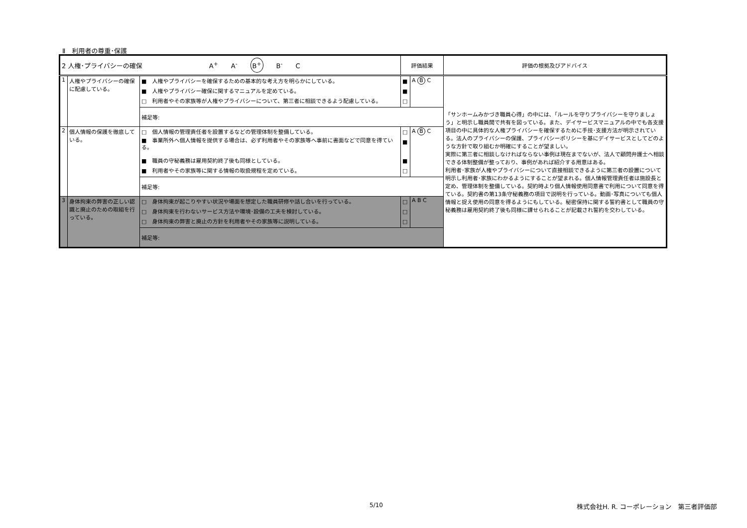Ⅱ　利用者の尊重･保護
| 2 人権･プライバシーの確保 A<sup>+</sup> A<sup>-</sup> B<sup>+</sup> B<sup>-</sup> C | | | 評価結果 | | 評価の根拠及びアドバイス |
| 1 | 人権やプライバシーの確保に配慮している。 | ■ 人権やプライバシーを確保するための基本的な考え方を明らかにしている。 ■ 人権やプライバシー確保に関するマニュアルを定めている。 □ 利用者やその家族等が人権やプライバシーについて、第三者に相談できるよう配慮している。 | ■ ■ □ | A B C | 「サンホームみかづき職員心得」の中には､「ルールを守りプライバシーを守りましょう」と明示し職員間で共有を図っている。また、デイサービスマニュアルの中でも各支援項目の中に具体的な人権プライバシーを確保するために手技･支援方法が明示されている。法人のプライバシーの保護、プライバシーポリシーを基にデイサービスとしてどのような方針で取り組むか明確にすることが望ましい。 実際に第三者に相談しなければならない事例は現在までないが、法人で顧問弁護士へ相談できる体制整備が整っており、事例があれば紹介する用意はある。 利用者･家族が人権やプライバシーについて直接相談できるように第三者の設置について明示し利用者･家族にわかるようにすることが望まれる。個人情報管理責任者は施設長と定め、管理体制を整備している。契約時より個人情報使用同意書で利用について同意を得ている。契約書の第13条守秘義務の項目で説明を行っている。動画･写真についても個人情報と捉え使用の同意を得るようにもしている。秘密保持に関する誓約書として職員の守秘義務は雇用契約終了後も同様に課せられることが記載され誓約を交わしている。 |
| | | 補足等: | | | |
| 2 | 個人情報の保護を徹底している。 | □ 個人情報の管理責任者を設置するなどの管理体制を整備している。 ■ 事業所外へ個人情報を提供する場合は、必ず利用者やその家族等へ事前に書面などで同意を得ている。 ■ 職員の守秘義務は雇用契約終了後も同様としている。 ■ 利用者やその家族等に関する情報の取扱規程を定めている。 | □ ■ ■ □ | A B C | |
| | | 補足等: | | | |
| 3 | 身体拘束の弊害の正しい認識と廃止のための取組を行っている。 | □ 身体拘束が起こりやすい状況や場面を想定した職員研修や話し合いを行っている。 □ 身体拘束を行わないサービス方法や環境･設備の工夫を検討している。 □ 身体拘束の弊害と廃止の方針を利用者やその家族等に説明している。 | □ □ □ | A B C | |
| | | 補足等: | | | |
5/10
株式会社H. R. コーポレーション　第三者評価部